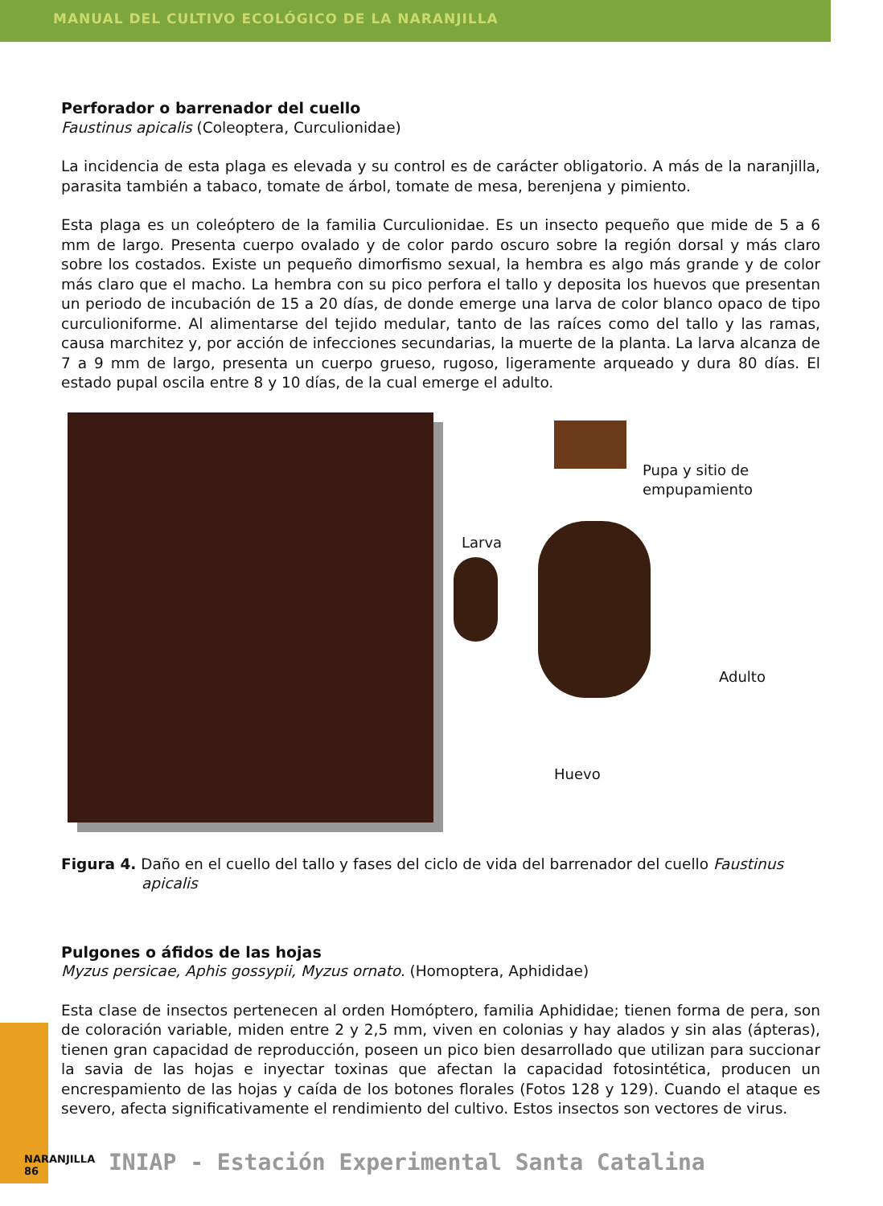MANUAL DEL CULTIVO ECOLÓGICO DE LA NARANJILLA
Perforador o barrenador del cuello
Faustinus apicalis (Coleoptera, Curculionidae)
La incidencia de esta plaga es elevada y su control es de carácter obligatorio. A más de la naranjilla, parasita también a tabaco, tomate de árbol, tomate de mesa, berenjena y pimiento.
Esta plaga es un coleóptero de la familia Curculionidae. Es un insecto pequeño que mide de 5 a 6 mm de largo. Presenta cuerpo ovalado y de color pardo oscuro sobre la región dorsal y más claro sobre los costados. Existe un pequeño dimorfismo sexual, la hembra es algo más grande y de color más claro que el macho. La hembra con su pico perfora el tallo y deposita los huevos que presentan un periodo de incubación de 15 a 20 días, de donde emerge una larva de color blanco opaco de tipo curculioniforme. Al alimentarse del tejido medular, tanto de las raíces como del tallo y las ramas, causa marchitez y, por acción de infecciones secundarias, la muerte de la planta. La larva alcanza de 7 a 9 mm de largo, presenta un cuerpo grueso, rugoso, ligeramente arqueado y dura 80 días. El estado pupal oscila entre 8 y 10 días, de la cual emerge el adulto.
Pupa y sitio de
empupamiento
Larva
Adulto
Huevo
Figura 4. Daño en el cuello del tallo y fases del ciclo de vida del barrenador del cuello Faustinus apicalis
Pulgones o áfidos de las hojas
Myzus persicae, Aphis gossypii, Myzus ornato. (Homoptera, Aphididae)
Esta clase de insectos pertenecen al orden Homóptero, familia Aphididae; tienen forma de pera, son de coloración variable, miden entre 2 y 2,5 mm, viven en colonias y hay alados y sin alas (ápteras), tienen gran capacidad de reproducción, poseen un pico bien desarrollado que utilizan para succionar la savia de las hojas e inyectar toxinas que afectan la capacidad fotosintética, producen un encrespamiento de las hojas y caída de los botones florales (Fotos 128 y 129). Cuando el ataque es severo, afecta significativamente el rendimiento del cultivo. Estos insectos son vectores de virus.
NARANJILLA
86
INIAP - Estación Experimental Santa Catalina